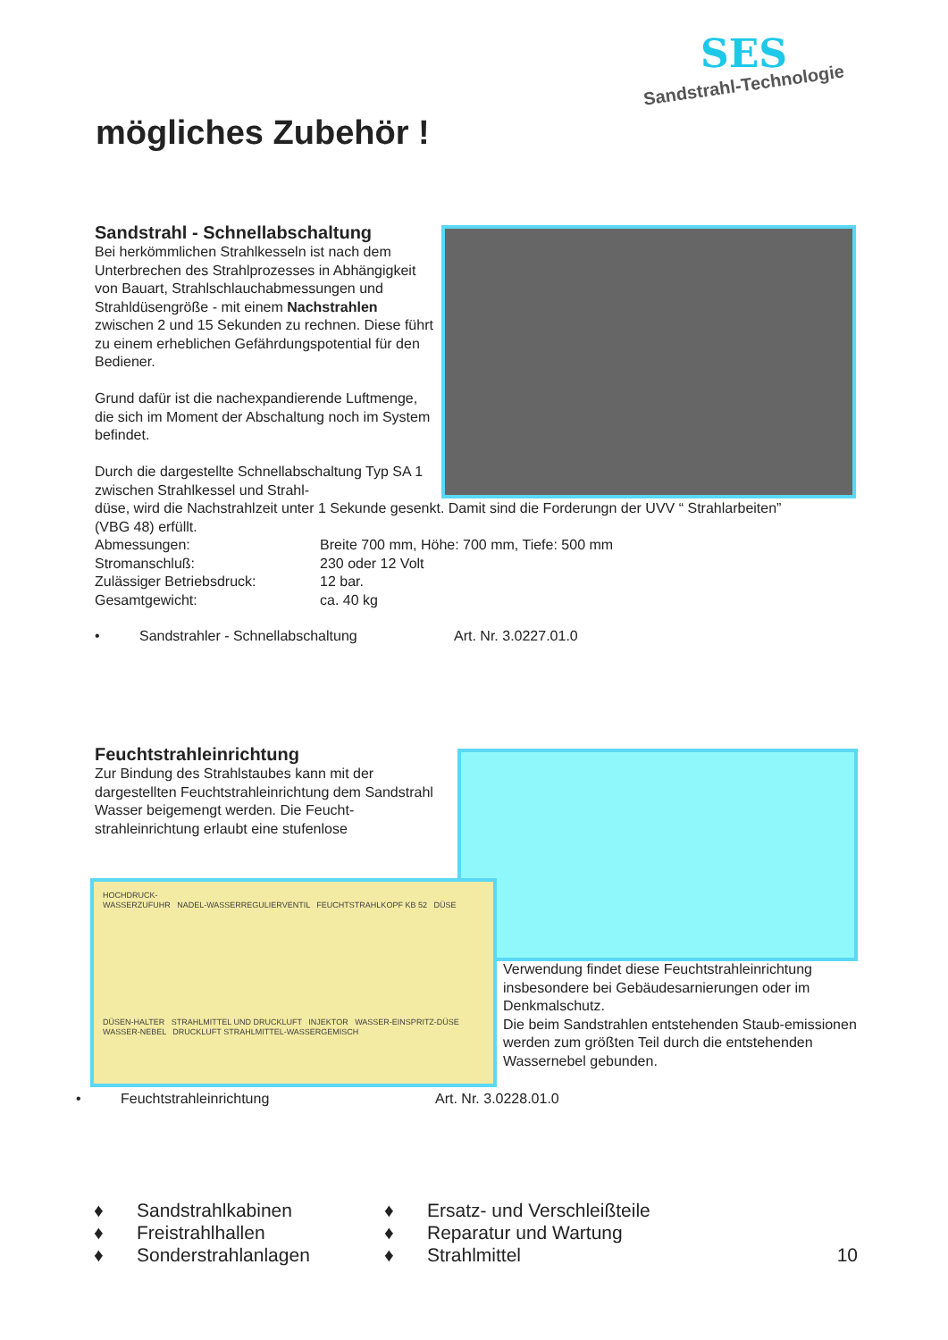mögliches Zubehör !
SES
Sandstrahl-Technologie
Sandstrahl - Schnellabschaltung
Bei herkömmlichen Strahlkesseln ist nach dem Unterbrechen des Strahlprozesses in Abhängigkeit von Bauart, Strahlschlauchabmessungen und Strahldüsengröße - mit einem Nachstrahlen zwischen 2 und 15 Sekunden zu rechnen. Diese führt zu einem erheblichen Gefährdungspotential für den Bediener.
Grund dafür ist die nachexpandierende Luftmenge, die sich im Moment der Abschaltung noch im System befindet.
Durch die dargestellte Schnellabschaltung Typ SA 1 zwischen Strahlkessel und Strahl-
düse, wird die Nachstrahlzeit unter 1 Sekunde gesenkt. Damit sind die Forderungn der UVV “ Strahlarbeiten” (VBG 48) erfüllt.
Abmessungen: Breite 700 mm, Höhe: 700 mm, Tiefe: 500 mm
Stromanschluß: 230 oder 12 Volt
Zulässiger Betriebsdruck: 12 bar.
Gesamtgewicht: ca. 40 kg
• Sandstrahler - Schnellabschaltung Art. Nr. 3.0227.01.0
Feuchtstrahleinrichtung
Zur Bindung des Strahlstaubes kann mit der dargestellten Feuchtstrahleinrichtung dem Sandstrahl Wasser beigemengt werden. Die Feucht-
strahleinrichtung erlaubt eine stufenlose
HOCHDRUCK-
WASSERZUFUHR NADEL-WASSERREGULIERVENTIL FEUCHTSTRAHLKOPF KB 52 DÜSE
DÜSEN-HALTER STRAHLMITTEL UND DRUCKLUFT INJEKTOR WASSER-EINSPRITZ-DÜSE WASSER-NEBEL DRUCKLUFT STRAHLMITTEL-WASSERGEMISCH
Verwendung findet diese Feuchtstrahleinrichtung insbesondere bei Gebäudesarnierungen oder im Denkmalschutz.
Die beim Sandstrahlen entstehenden Staub-emissionen werden zum größten Teil durch die entstehenden Wassernebel gebunden.
• Feuchtstrahleinrichtung Art. Nr. 3.0228.01.0
♦ Sandstrahlkabinen ♦ Ersatz- und Verschleißteile
♦ Freistrahlhallen ♦ Reparatur und Wartung
♦ Sonderstrahlanlagen ♦ Strahlmittel 10